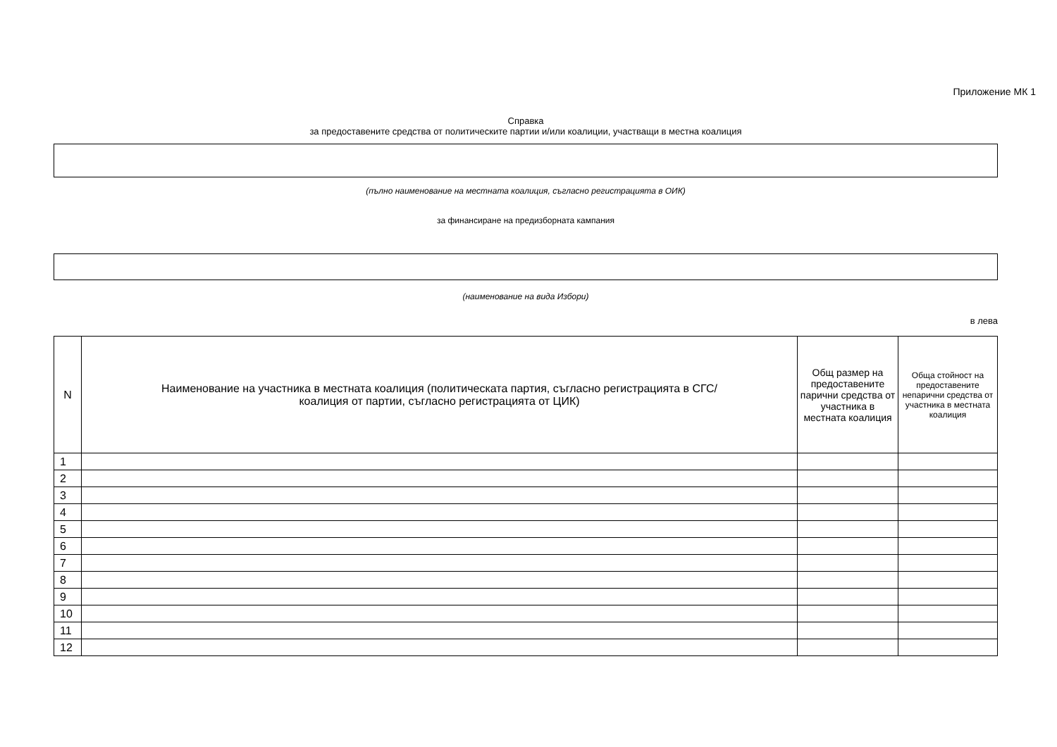Приложение МК 1
Справка
за предоставените средства от политическите партии и/или коалиции, участващи в местна коалиция
(пълно наименование на местната коалиция, съгласно регистрацията в ОИК)
за финансиране на предизборната кампания
(наименование на вида Избори)
в лева
| N | Наименование на участника в местната коалиция (политическата партия, съгласно регистрацията в СГС/ коалиция от партии, съгласно регистрацията от ЦИК) | Общ размер на предоставените парични средства от участника в местната коалиция | Обща стойност на предоставените непарични средства от участника в местната коалиция |
| --- | --- | --- | --- |
| 1 | | | |
| 2 | | | |
| 3 | | | |
| 4 | | | |
| 5 | | | |
| 6 | | | |
| 7 | | | |
| 8 | | | |
| 9 | | | |
| 10 | | | |
| 11 | | | |
| 12 | | | |